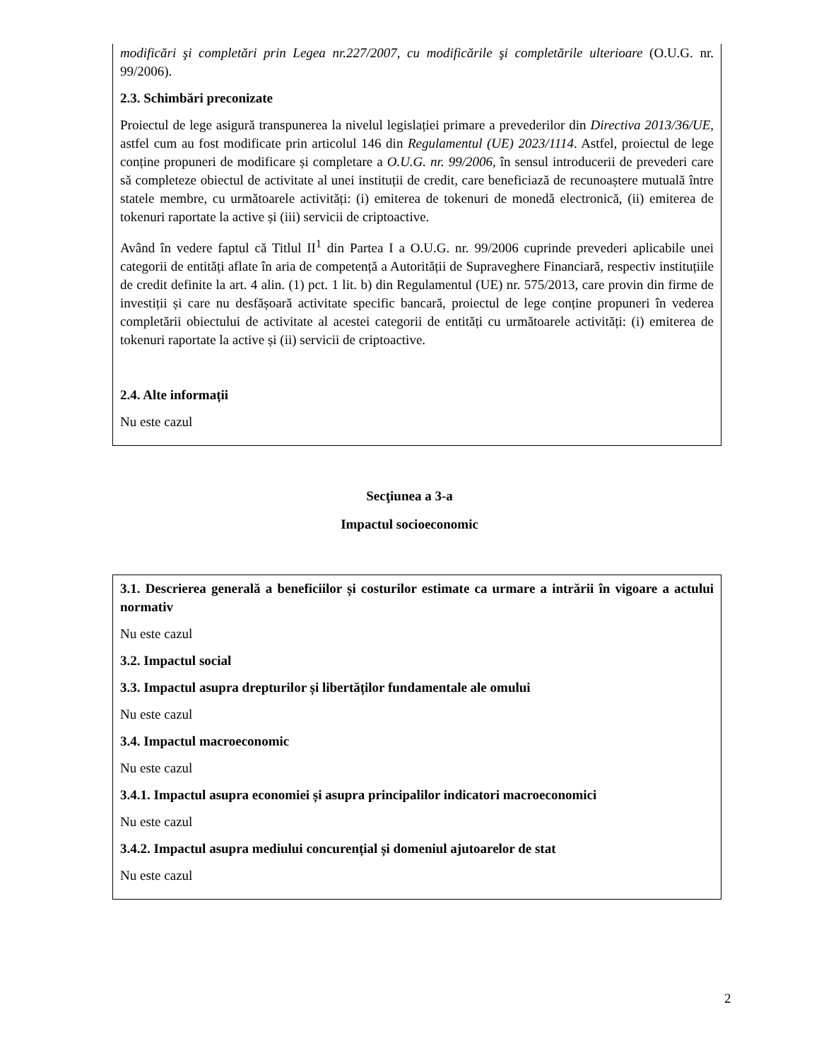modificări şi completări prin Legea nr.227/2007, cu modificările şi completările ulterioare (O.U.G. nr. 99/2006).
2.3. Schimbări preconizate
Proiectul de lege asigură transpunerea la nivelul legislației primare a prevederilor din Directiva 2013/36/UE, astfel cum au fost modificate prin articolul 146 din Regulamentul (UE) 2023/1114. Astfel, proiectul de lege conține propuneri de modificare și completare a O.U.G. nr. 99/2006, în sensul introducerii de prevederi care să completeze obiectul de activitate al unei instituții de credit, care beneficiază de recunoaștere mutuală între statele membre, cu următoarele activități: (i) emiterea de tokenuri de monedă electronică, (ii) emiterea de tokenuri raportate la active și (iii) servicii de criptoactive.
Având în vedere faptul că Titlul II<sup>1</sup> din Partea I a O.U.G. nr. 99/2006 cuprinde prevederi aplicabile unei categorii de entități aflate în aria de competență a Autorității de Supraveghere Financiară, respectiv instituțiile de credit definite la art. 4 alin. (1) pct. 1 lit. b) din Regulamentul (UE) nr. 575/2013, care provin din firme de investiții și care nu desfășoară activitate specific bancară, proiectul de lege conține propuneri în vederea completării obiectului de activitate al acestei categorii de entități cu următoarele activități: (i) emiterea de tokenuri raportate la active și (ii) servicii de criptoactive.
2.4. Alte informații
Nu este cazul
Secţiunea a 3-a
Impactul socioeconomic
3.1. Descrierea generală a beneficiilor și costurilor estimate ca urmare a intrării în vigoare a actului normativ
Nu este cazul
3.2. Impactul social
3.3. Impactul asupra drepturilor și libertăților fundamentale ale omului
Nu este cazul
3.4. Impactul macroeconomic
Nu este cazul
3.4.1. Impactul asupra economiei și asupra principalilor indicatori macroeconomici
Nu este cazul
3.4.2. Impactul asupra mediului concurențial și domeniul ajutoarelor de stat
Nu este cazul
2